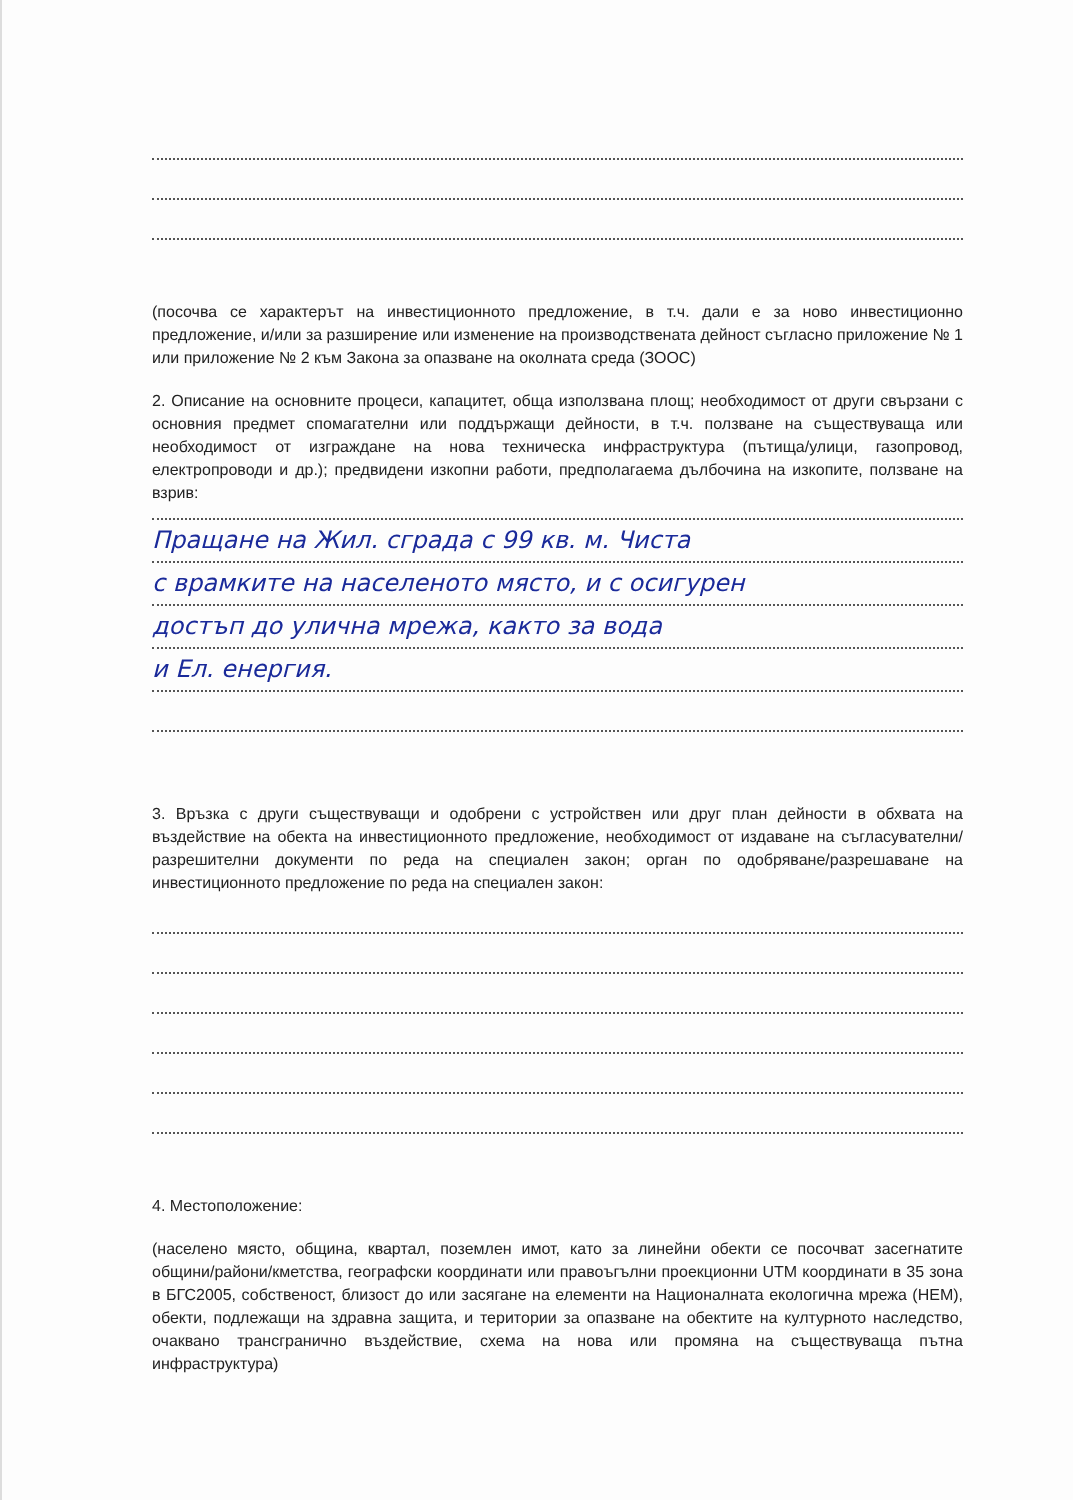(посочва се характерът на инвестиционното предложение, в т.ч. дали е за ново инвестиционно предложение, и/или за разширение или изменение на производствената дейност съгласно приложение № 1 или приложение № 2 към Закона за опазване на околната среда (ЗООС)
2. Описание на основните процеси, капацитет, обща използвана площ; необходимост от други свързани с основния предмет спомагателни или поддържащи дейности, в т.ч. ползване на съществуваща или необходимост от изграждане на нова техническа инфраструктура (пътища/улици, газопровод, електропроводи и др.); предвидени изкопни работи, предполагаема дълбочина на изкопите, ползване на взрив:
Пращане на Жил. сграда с 99 кв. м. Чиста
с врамките на населеното място, и с осигурен
достъп до улична мрежа, както за вода
и Ел. енергия.
3. Връзка с други съществуващи и одобрени с устройствен или друг план дейности в обхвата на въздействие на обекта на инвестиционното предложение, необходимост от издаване на съгласувателни/разрешителни документи по реда на специален закон; орган по одобряване/разрешаване на инвестиционното предложение по реда на специален закон:
4. Местоположение:
(населено място, община, квартал, поземлен имот, като за линейни обекти се посочват засегнатите общини/райони/кметства, географски координати или правоъгълни проекционни UTM координати в 35 зона в БГС2005, собственост, близост до или засягане на елементи на Националната екологична мрежа (НЕМ), обекти, подлежащи на здравна защита, и територии за опазване на обектите на културното наследство, очаквано трансгранично въздействие, схема на нова или промяна на съществуваща пътна инфраструктура)